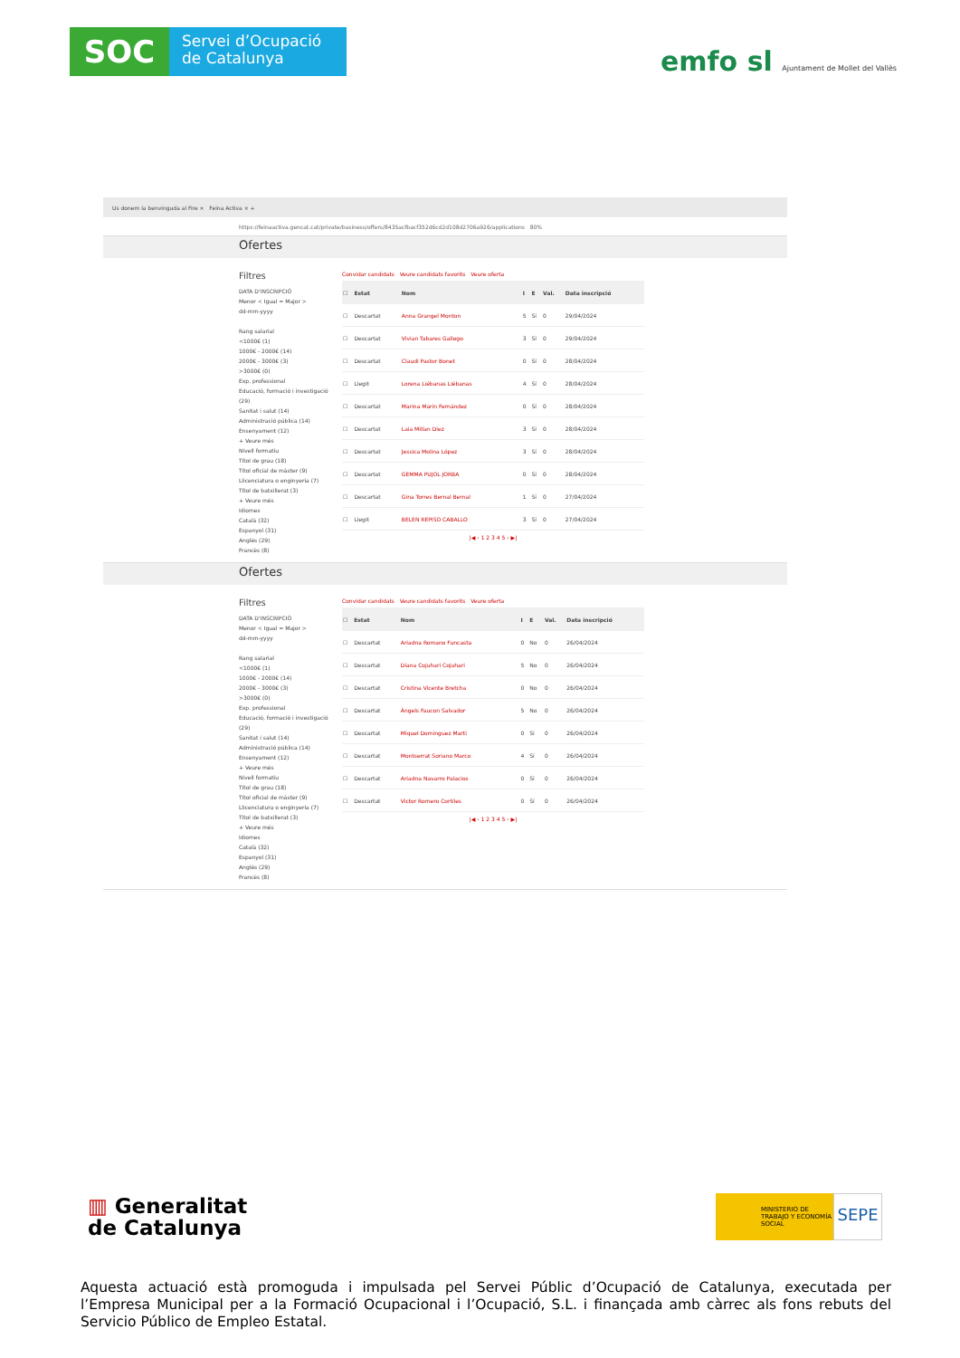SOC
Servei d’Ocupació
de Catalunya
emfo sl Ajuntament de Mollet del Vallès
Us donem la benvinguda al Fire × Feina Activa × +
https://feinaactiva.gencat.cat/private/business/offers/8435acfbacf352d6cd2d108d2706a926/applications 80%
Ofertes
Filtres
DATA D'INSCRIPCIÓ
Menor < Igual = Major >
dd-mm-yyyy
Rang salarial
<1000€ (1)
1000€ - 2000€ (14)
2000€ - 3000€ (3)
>3000€ (0)
Exp. professional
Educació, formació i investigació (29)
Sanitat i salut (14)
Administració pública (14)
Ensenyament (12)
+ Veure més
Nivell formatiu
Títol de grau (18)
Títol oficial de màster (9)
Llicenciatura o enginyeria (7)
Títol de batxillerat (3)
+ Veure més
Idiomes
Català (32)
Espanyol (31)
Anglès (29)
Francès (8)
Convidar candidats Veure candidats favorits Veure oferta
| ☐ | Estat | Nom | I | E | Val. | Data inscripció |
| --- | --- | --- | --- | --- | --- | --- |
| ☐ | Descartat | Anna Grangel Monton | 5 | Sí | 0 | 29/04/2024 |
| ☐ | Descartat | Vivian Tabares Gallego | 3 | Sí | 0 | 29/04/2024 |
| ☐ | Descartat | Claudi Pastor Bonet | 0 | Sí | 0 | 28/04/2024 |
| ☐ | Llegit | Lorena Liébanas Liébanas | 4 | Sí | 0 | 28/04/2024 |
| ☐ | Descartat | Marina Marin Fernández | 0 | Sí | 0 | 28/04/2024 |
| ☐ | Descartat | Laia Millan Diez | 3 | Sí | 0 | 28/04/2024 |
| ☐ | Descartat | Jessica Molina López | 3 | Sí | 0 | 28/04/2024 |
| ☐ | Descartat | GEMMA PUJOL JORBA | 0 | Sí | 0 | 28/04/2024 |
| ☐ | Descartat | Gina Torres Bernal Bernal | 1 | Sí | 0 | 27/04/2024 |
| ☐ | Llegit | BELEN REPISO CABALLO | 3 | Sí | 0 | 27/04/2024 |
|◀ ‹ 1 2 3 4 5 › ▶|
Ofertes
Filtres
DATA D'INSCRIPCIÓ
Menor < Igual = Major >
dd-mm-yyyy
Rang salarial
<1000€ (1)
1000€ - 2000€ (14)
2000€ - 3000€ (3)
>3000€ (0)
Exp. professional
Educació, formació i investigació (29)
Sanitat i salut (14)
Administració pública (14)
Ensenyament (12)
+ Veure més
Nivell formatiu
Títol de grau (18)
Títol oficial de màster (9)
Llicenciatura o enginyeria (7)
Títol de batxillerat (3)
+ Veure més
Idiomes
Català (32)
Espanyol (31)
Anglès (29)
Francès (8)
Convidar candidats Veure candidats favorits Veure oferta
| ☐ | Estat | Nom | I | E | Val. | Data inscripció |
| --- | --- | --- | --- | --- | --- | --- |
| ☐ | Descartat | Ariadna Romano Funcasta | 0 | No | 0 | 26/04/2024 |
| ☐ | Descartat | Diana Cojuhari Cojuhari | 5 | No | 0 | 26/04/2024 |
| ☐ | Descartat | Cristina Vicente Bretcha | 0 | No | 0 | 26/04/2024 |
| ☐ | Descartat | Àngels Faucon Salvador | 5 | No | 0 | 26/04/2024 |
| ☐ | Descartat | Miquel Dominguez Marti | 0 | Sí | 0 | 26/04/2024 |
| ☐ | Descartat | Montserrat Soriano Marco | 4 | Sí | 0 | 26/04/2024 |
| ☐ | Descartat | Ariadna Navarro Palacios | 0 | Sí | 0 | 26/04/2024 |
| ☐ | Descartat | Victor Romero Cortiles | 0 | Sí | 0 | 26/04/2024 |
|◀ ‹ 1 2 3 4 5 › ▶|
▥ Generalitat
de Catalunya
MINISTERIO DE TRABAJO Y ECONOMÍA SOCIAL
SEPE
Aquesta actuació està promoguda i impulsada pel Servei Públic d’Ocupació de Catalunya, executada per l’Empresa Municipal per a la Formació Ocupacional i l’Ocupació, S.L. i finançada amb càrrec als fons rebuts del Servicio Público de Empleo Estatal.